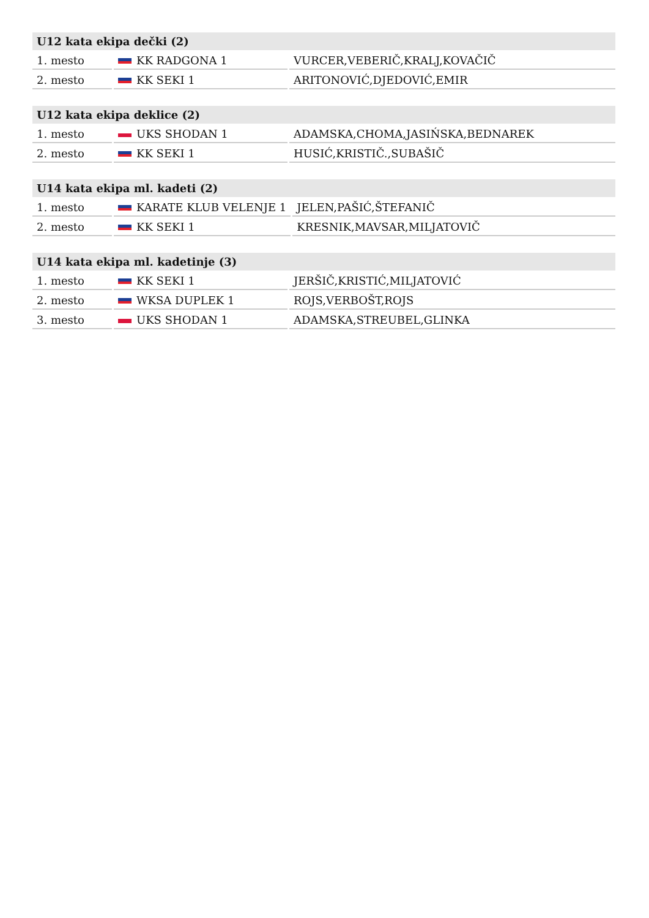| U12 kata ekipa dečki (2) | | |
| --- | --- | --- |
| 1. mesto | KK RADGONA 1 | VURCER,VEBERIČ,KRALJ,KOVAČIČ |
| 2. mesto | KK SEKI 1 | ARITONOVIĆ,DJEDOVIĆ,EMIR |
| U12 kata ekipa deklice (2) | | |
| --- | --- | --- |
| 1. mesto | UKS SHODAN 1 | ADAMSKA,CHOMA,JASIŃSKA,BEDNAREK |
| 2. mesto | KK SEKI 1 | HUSIĆ,KRISTIČ.,SUBAŠIČ |
| U14 kata ekipa ml. kadeti (2) | | |
| --- | --- | --- |
| 1. mesto | KARATE KLUB VELENJE 1 | JELEN,PAŠIĆ,ŠTEFANIČ |
| 2. mesto | KK SEKI 1 | KRESNIK,MAVSAR,MILJATOVIČ |
| U14 kata ekipa ml. kadetinje (3) | | |
| --- | --- | --- |
| 1. mesto | KK SEKI 1 | JERŠIČ,KRISTIĆ,MILJATOVIĆ |
| 2. mesto | WKSA DUPLEK 1 | ROJS,VERBOŠT,ROJS |
| 3. mesto | UKS SHODAN 1 | ADAMSKA,STREUBEL,GLINKA |